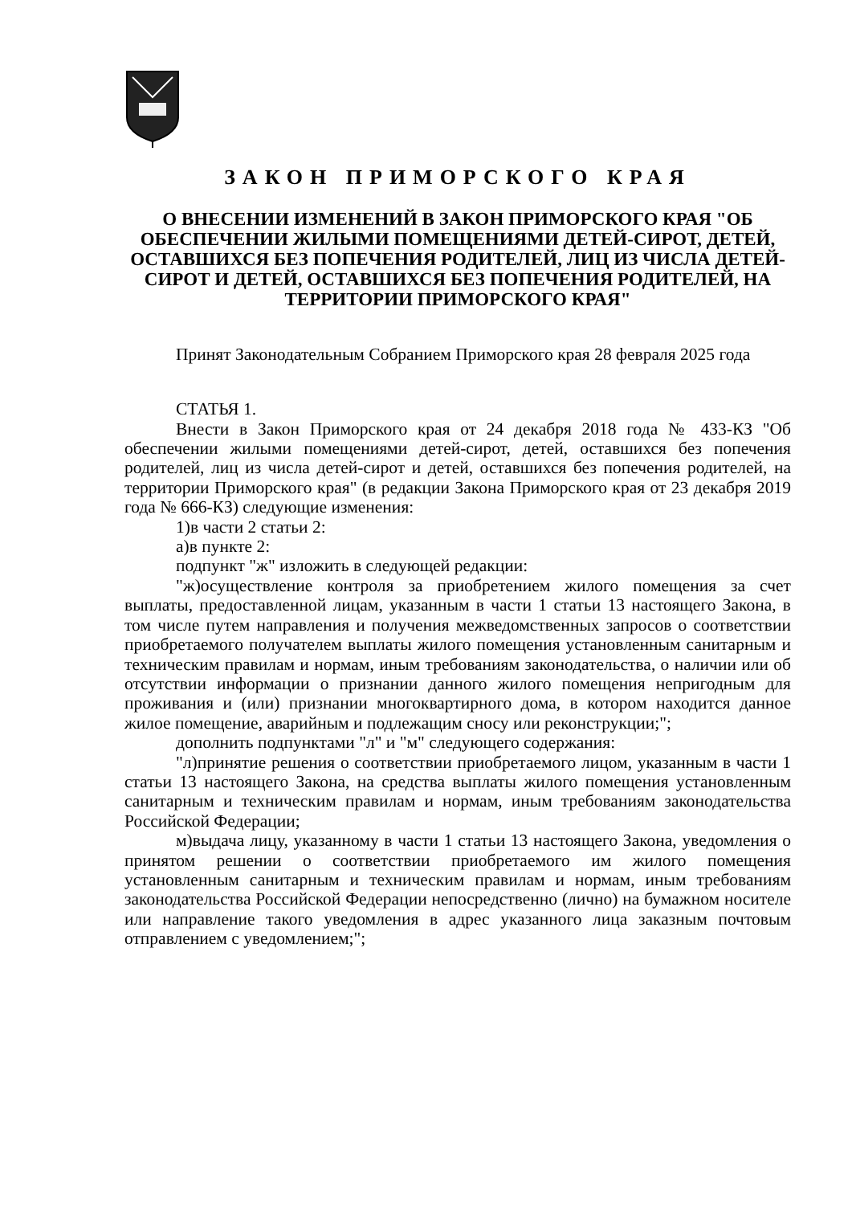ЗАКОН ПРИМОРСКОГО КРАЯ
О ВНЕСЕНИИ ИЗМЕНЕНИЙ В ЗАКОН ПРИМОРСКОГО КРАЯ "ОБ ОБЕСПЕЧЕНИИ ЖИЛЫМИ ПОМЕЩЕНИЯМИ ДЕТЕЙ-СИРОТ, ДЕТЕЙ, ОСТАВШИХСЯ БЕЗ ПОПЕЧЕНИЯ РОДИТЕЛЕЙ, ЛИЦ ИЗ ЧИСЛА ДЕТЕЙ-СИРОТ И ДЕТЕЙ, ОСТАВШИХСЯ БЕЗ ПОПЕЧЕНИЯ РОДИТЕЛЕЙ, НА ТЕРРИТОРИИ ПРИМОРСКОГО КРАЯ"
Принят Законодательным Собранием Приморского края 28 февраля 2025 года
СТАТЬЯ 1.
Внести в Закон Приморского края от 24 декабря 2018 года № 433-КЗ "Об обеспечении жилыми помещениями детей-сирот, детей, оставшихся без попечения родителей, лиц из числа детей-сирот и детей, оставшихся без попечения родителей, на территории Приморского края" (в редакции Закона Приморского края от 23 декабря 2019 года № 666-КЗ) следующие изменения:
1)в части 2 статьи 2:
а)в пункте 2:
подпункт "ж" изложить в следующей редакции:
"ж)осуществление контроля за приобретением жилого помещения за счет выплаты, предоставленной лицам, указанным в части 1 статьи 13 настоящего Закона, в том числе путем направления и получения межведомственных запросов о соответствии приобретаемого получателем выплаты жилого помещения установленным санитарным и техническим правилам и нормам, иным требованиям законодательства, о наличии или об отсутствии информации о признании данного жилого помещения непригодным для проживания и (или) признании многоквартирного дома, в котором находится данное жилое помещение, аварийным и подлежащим сносу или реконструкции;";
дополнить подпунктами "л" и "м" следующего содержания:
"л)принятие решения о соответствии приобретаемого лицом, указанным в части 1 статьи 13 настоящего Закона, на средства выплаты жилого помещения установленным санитарным и техническим правилам и нормам, иным требованиям законодательства Российской Федерации;
м)выдача лицу, указанному в части 1 статьи 13 настоящего Закона, уведомления о принятом решении о соответствии приобретаемого им жилого помещения установленным санитарным и техническим правилам и нормам, иным требованиям законодательства Российской Федерации непосредственно (лично) на бумажном носителе или направление такого уведомления в адрес указанного лица заказным почтовым отправлением с уведомлением;";